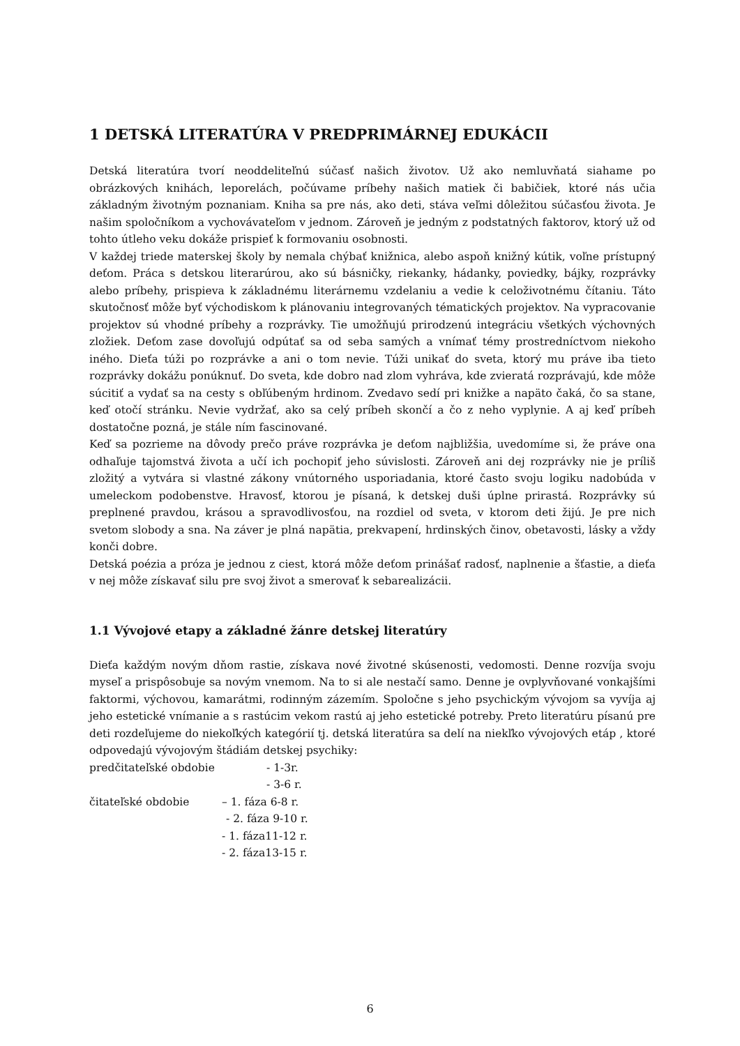1 DETSKÁ LITERATÚRA V PREDPRIMÁRNEJ EDUKÁCII
Detská literatúra tvorí neoddeliteľnú súčasť našich životov. Už ako nemluvňatá siahame po obrázkových knihách, leporelách, počúvame príbehy našich matiek či babičiek, ktoré nás učia základným životným poznaniam. Kniha sa pre nás, ako deti, stáva veľmi dôležitou súčasťou života. Je našim spoločníkom a vychovávateľom v jednom. Zároveň je jedným z podstatných faktorov, ktorý už od tohto útleho veku dokáže prispieť k formovaniu osobnosti.
V každej triede materskej školy by nemala chýbať knižnica, alebo aspoň knižný kútik, voľne prístupný deťom. Práca s detskou literarúrou, ako sú básničky, riekanky, hádanky, poviedky, bájky, rozprávky alebo príbehy, prispieva k základnému literárnemu vzdelaniu a vedie k celoživotnému čítaniu. Táto skutočnosť môže byť východiskom k plánovaniu integrovaných tématických projektov. Na vypracovanie projektov sú vhodné príbehy a rozprávky. Tie umožňujú prirodzenú integráciu všetkých výchovných zložiek. Deťom zase dovoľujú odpútať sa od seba samých a vnímať témy prostredníctvom niekoho iného. Dieťa túži po rozprávke a ani o tom nevie. Túži unikať do sveta, ktorý mu práve iba tieto rozprávky dokážu ponúknuť. Do sveta, kde dobro nad zlom vyhráva, kde zvieratá rozprávajú, kde môže súcitiť a vydať sa na cesty s obľúbeným hrdinom. Zvedavo sedí pri knižke a napäto čaká, čo sa stane, keď otočí stránku. Nevie vydržať, ako sa celý príbeh skončí a čo z neho vyplynie. A aj keď príbeh dostatočne pozná, je stále ním fascinované.
Keď sa pozrieme na dôvody prečo práve rozprávka je deťom najbližšia, uvedomíme si, že práve ona odhaľuje tajomstvá života a učí ich pochopiť jeho súvislosti. Zároveň ani dej rozprávky nie je príliš zložitý a vytvára si vlastné zákony vnútorného usporiadania, ktoré často svoju logiku nadobúda v umeleckom podobenstve. Hravosť, ktorou je písaná, k detskej duši úplne prirastá. Rozprávky sú preplnené pravdou, krásou a spravodlivosťou, na rozdiel od sveta, v ktorom deti žijú. Je pre nich svetom slobody a sna. Na záver je plná napätia, prekvapení, hrdinských činov, obetavosti, lásky a vždy konči dobre.
Detská poézia a próza je jednou z ciest, ktorá môže deťom prinášať radosť, naplnenie a šťastie, a dieťa v nej môže získavať silu pre svoj život a smerovať k sebarealizácii.
1.1 Vývojové etapy a základné žánre detskej literatúry
Dieťa každým novým dňom rastie, získava nové životné skúsenosti, vedomosti. Denne rozvíja svoju myseľ a prispôsobuje sa novým vnemom. Na to si ale nestačí samo. Denne je ovplyvňované vonkajšími faktormi, výchovou, kamarátmi, rodinným zázemím. Spoločne s jeho psychickým vývojom sa vyvíja aj jeho estetické vnímanie a s rastúcim vekom rastú aj jeho estetické potreby. Preto literatúru písanú pre deti rozdeľujeme do niekoľkých kategórií tj. detská literatúra sa delí na niekľko vývojových etáp , ktoré odpovedajú vývojovým štádiám detskej psychiky:
predčitateľské obdobie - 1-3r.
- 3-6 r.
čitateľské obdobie – 1. fáza 6-8 r.
- 2. fáza 9-10 r.
- 1. fáza11-12 r.
- 2. fáza13-15 r.
6